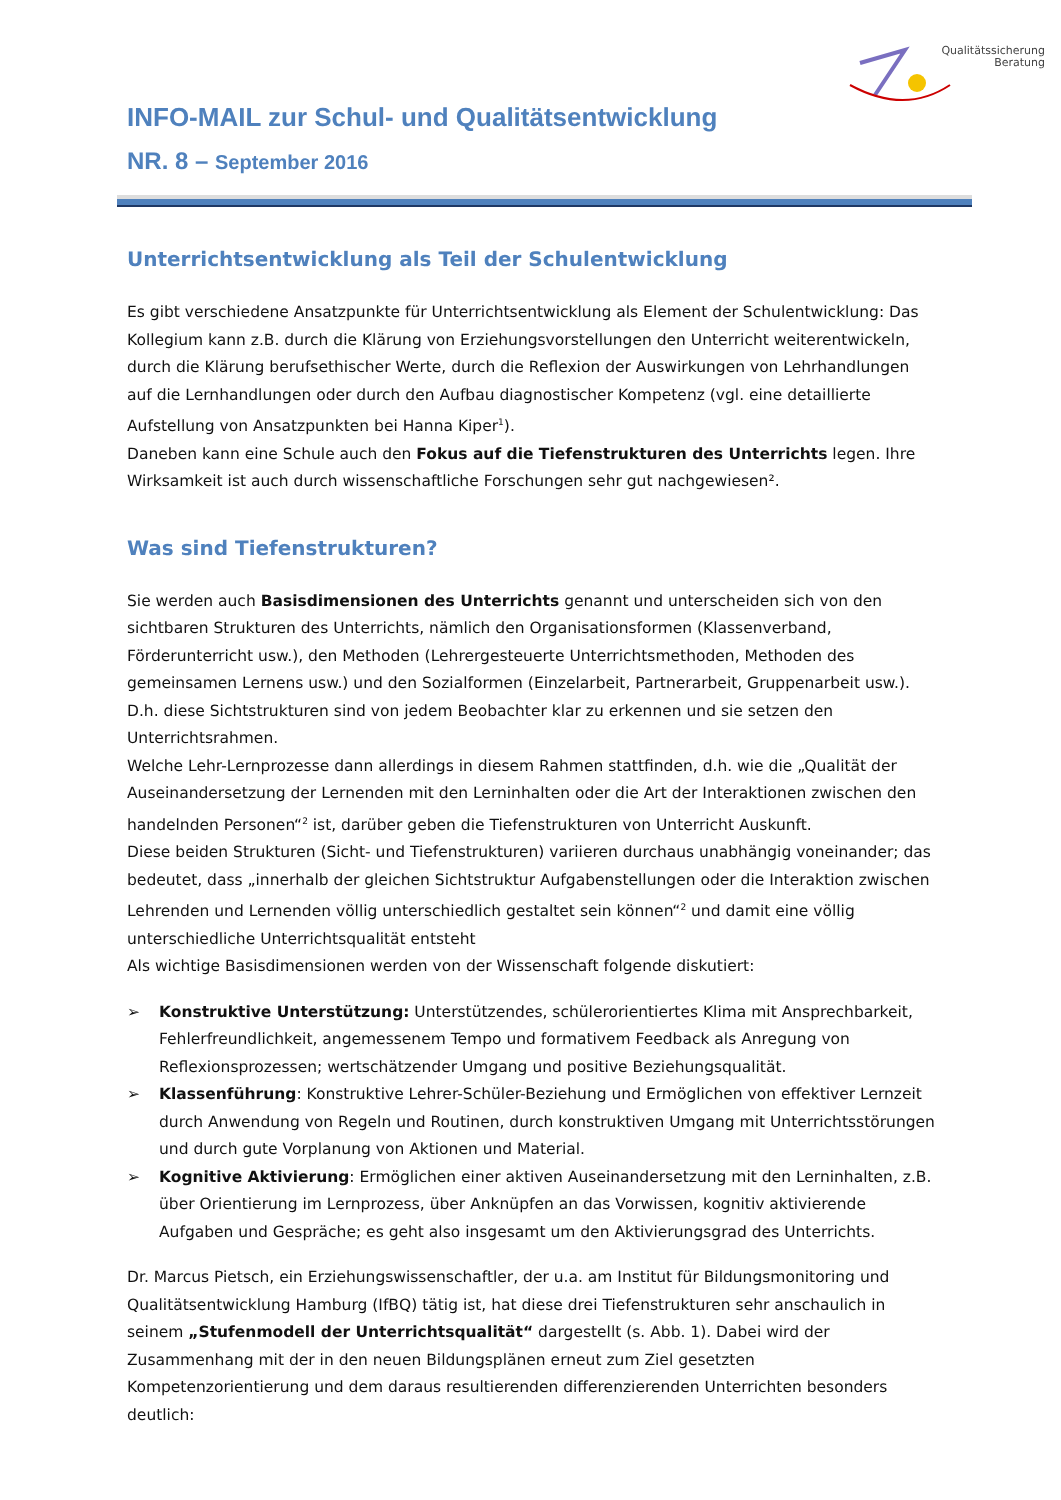Qualitätssicherung
Beratung
INFO-MAIL zur Schul- und Qualitätsentwicklung
NR. 8 – September 2016
Unterrichtsentwicklung als Teil der Schulentwicklung
Es gibt verschiedene Ansatzpunkte für Unterrichtsentwicklung als Element der Schulentwicklung: Das Kollegium kann z.B. durch die Klärung von Erziehungsvorstellungen den Unterricht weiterentwickeln, durch die Klärung berufsethischer Werte, durch die Reflexion der Auswirkungen von Lehrhandlungen auf die Lernhandlungen oder durch den Aufbau diagnostischer Kompetenz (vgl. eine detaillierte Aufstellung von Ansatzpunkten bei Hanna Kiper<sup>1</sup>).
Daneben kann eine Schule auch den Fokus auf die Tiefenstrukturen des Unterrichts legen. Ihre Wirksamkeit ist auch durch wissenschaftliche Forschungen sehr gut nachgewiesen².
Was sind Tiefenstrukturen?
Sie werden auch Basisdimensionen des Unterrichts genannt und unterscheiden sich von den sichtbaren Strukturen des Unterrichts, nämlich den Organisationsformen (Klassenverband, Förderunterricht usw.), den Methoden (Lehrergesteuerte Unterrichtsmethoden, Methoden des gemeinsamen Lernens usw.) und den Sozialformen (Einzelarbeit, Partnerarbeit, Gruppenarbeit usw.). D.h. diese Sichtstrukturen sind von jedem Beobachter klar zu erkennen und sie setzen den Unterrichtsrahmen.
Welche Lehr-Lernprozesse dann allerdings in diesem Rahmen stattfinden, d.h. wie die „Qualität der Auseinandersetzung der Lernenden mit den Lerninhalten oder die Art der Interaktionen zwischen den handelnden Personen“<sup>2</sup> ist, darüber geben die Tiefenstrukturen von Unterricht Auskunft.
Diese beiden Strukturen (Sicht- und Tiefenstrukturen) variieren durchaus unabhängig voneinander; das bedeutet, dass „innerhalb der gleichen Sichtstruktur Aufgabenstellungen oder die Interaktion zwischen Lehrenden und Lernenden völlig unterschiedlich gestaltet sein können“<sup>2</sup> und damit eine völlig unterschiedliche Unterrichtsqualität entsteht
Als wichtige Basisdimensionen werden von der Wissenschaft folgende diskutiert:
➢ Konstruktive Unterstützung: Unterstützendes, schülerorientiertes Klima mit Ansprechbarkeit, Fehlerfreundlichkeit, angemessenem Tempo und formativem Feedback als Anregung von Reflexionsprozessen; wertschätzender Umgang und positive Beziehungsqualität.
➢ Klassenführung: Konstruktive Lehrer-Schüler-Beziehung und Ermöglichen von effektiver Lernzeit durch Anwendung von Regeln und Routinen, durch konstruktiven Umgang mit Unterrichtsstörungen und durch gute Vorplanung von Aktionen und Material.
➢ Kognitive Aktivierung: Ermöglichen einer aktiven Auseinandersetzung mit den Lerninhalten, z.B. über Orientierung im Lernprozess, über Anknüpfen an das Vorwissen, kognitiv aktivierende Aufgaben und Gespräche; es geht also insgesamt um den Aktivierungsgrad des Unterrichts.
Dr. Marcus Pietsch, ein Erziehungswissenschaftler, der u.a. am Institut für Bildungsmonitoring und Qualitätsentwicklung Hamburg (IfBQ) tätig ist, hat diese drei Tiefenstrukturen sehr anschaulich in seinem „Stufenmodell der Unterrichtsqualität“ dargestellt (s. Abb. 1). Dabei wird der Zusammenhang mit der in den neuen Bildungsplänen erneut zum Ziel gesetzten Kompetenzorientierung und dem daraus resultierenden differenzierenden Unterrichten besonders deutlich: